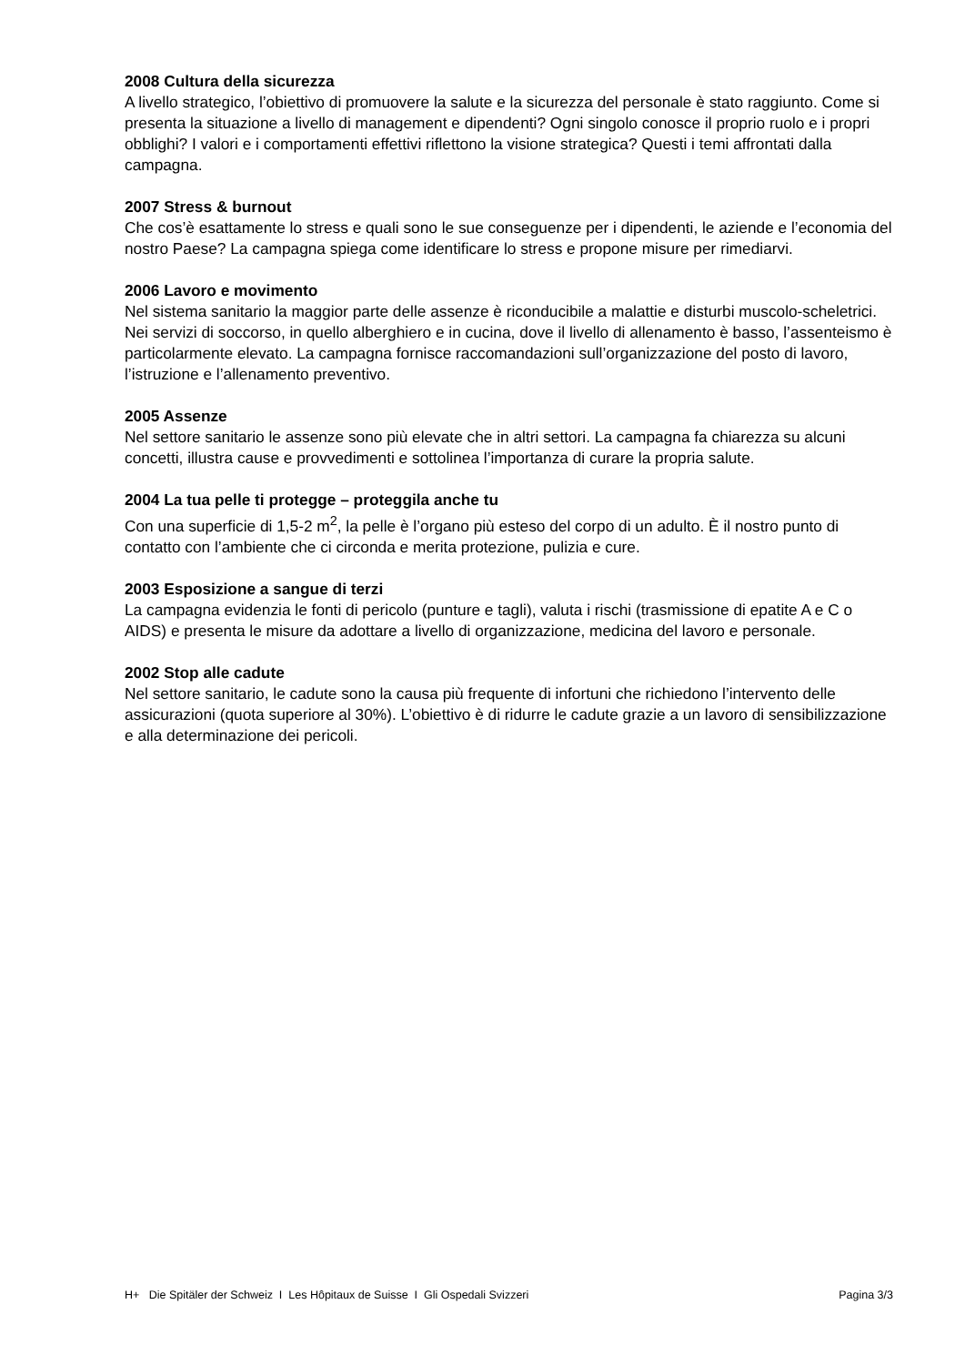2008 Cultura della sicurezza
A livello strategico, l’obiettivo di promuovere la salute e la sicurezza del personale è stato raggiunto. Come si presenta la situazione a livello di management e dipendenti? Ogni singolo conosce il proprio ruolo e i propri obblighi? I valori e i comportamenti effettivi riflettono la visione strategica? Questi i temi affrontati dalla campagna.
2007 Stress & burnout
Che cos’è esattamente lo stress e quali sono le sue conseguenze per i dipendenti, le aziende e l’economia del nostro Paese? La campagna spiega come identificare lo stress e propone misure per rimediarvi.
2006 Lavoro e movimento
Nel sistema sanitario la maggior parte delle assenze è riconducibile a malattie e disturbi muscolo-scheletrici. Nei servizi di soccorso, in quello alberghiero e in cucina, dove il livello di allenamento è basso, l’assenteismo è particolarmente elevato. La campagna fornisce raccomandazioni sull’organizzazione del posto di lavoro, l’istruzione e l’allenamento preventivo.
2005 Assenze
Nel settore sanitario le assenze sono più elevate che in altri settori. La campagna fa chiarezza su alcuni concetti, illustra cause e provvedimenti e sottolinea l’importanza di curare la propria salute.
2004 La tua pelle ti protegge – proteggila anche tu
Con una superficie di 1,5-2 m<sup>2</sup>, la pelle è l’organo più esteso del corpo di un adulto. È il nostro punto di contatto con l’ambiente che ci circonda e merita protezione, pulizia e cure.
2003 Esposizione a sangue di terzi
La campagna evidenzia le fonti di pericolo (punture e tagli), valuta i rischi (trasmissione di epatite A e C o AIDS) e presenta le misure da adottare a livello di organizzazione, medicina del lavoro e personale.
2002 Stop alle cadute
Nel settore sanitario, le cadute sono la causa più frequente di infortuni che richiedono l’intervento delle assicurazioni (quota superiore al 30%). L’obiettivo è di ridurre le cadute grazie a un lavoro di sensibilizzazione e alla determinazione dei pericoli.
H+ Die Spitäler der Schweiz I Les Hôpitaux de Suisse I Gli Ospedali Svizzeri Pagina 3/3